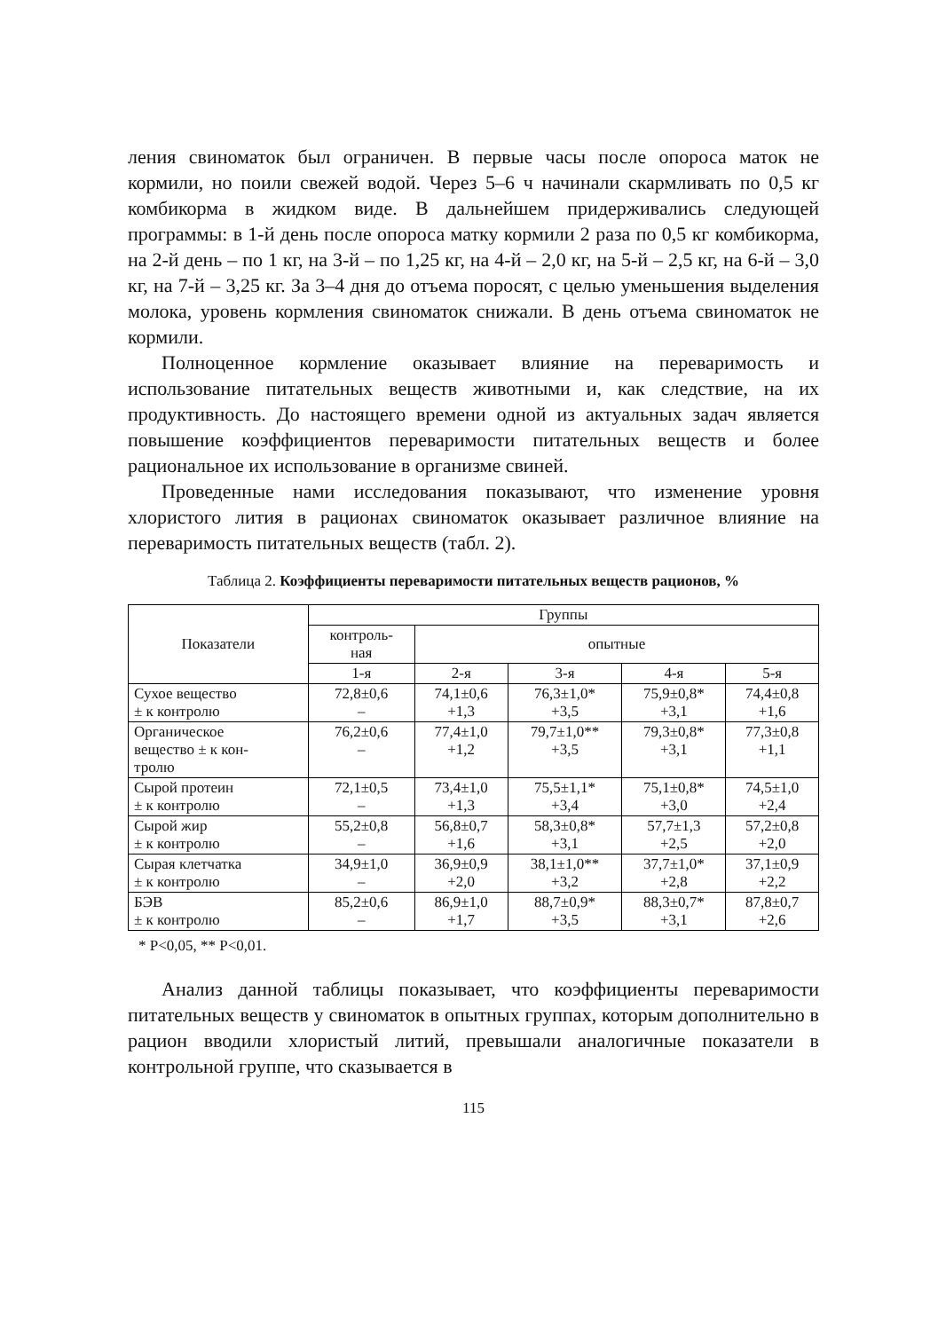ления свиноматок был ограничен. В первые часы после опороса маток не кормили, но поили свежей водой. Через 5–6 ч начинали скармливать по 0,5 кг комбикорма в жидком виде. В дальнейшем придерживались следующей программы: в 1-й день после опороса матку кормили 2 раза по 0,5 кг комбикорма, на 2-й день – по 1 кг, на 3-й – по 1,25 кг, на 4-й – 2,0 кг, на 5-й – 2,5 кг, на 6-й – 3,0 кг, на 7-й – 3,25 кг. За 3–4 дня до отъема поросят, с целью уменьшения выделения молока, уровень кормления свиноматок снижали. В день отъема свиноматок не кормили.
Полноценное кормление оказывает влияние на переваримость и использование питательных веществ животными и, как следствие, на их продуктивность. До настоящего времени одной из актуальных задач является повышение коэффициентов переваримости питательных веществ и более рациональное их использование в организме свиней.
Проведенные нами исследования показывают, что изменение уровня хлористого лития в рационах свиноматок оказывает различное влияние на переваримость питательных веществ (табл. 2).
Таблица 2. Коэффициенты переваримости питательных веществ рационов, %
| Показатели | Группы | | | | |
| --- | --- | --- | --- | --- | --- |
| | контроль- ная | опытные | | | |
| | 1-я | 2-я | 3-я | 4-я | 5-я |
| Сухое вещество ± к контролю | 72,8±0,6 – | 74,1±0,6 +1,3 | 76,3±1,0* +3,5 | 75,9±0,8* +3,1 | 74,4±0,8 +1,6 |
| Органическое вещество ± к кон- тролю | 76,2±0,6 – | 77,4±1,0 +1,2 | 79,7±1,0** +3,5 | 79,3±0,8* +3,1 | 77,3±0,8 +1,1 |
| Сырой протеин ± к контролю | 72,1±0,5 – | 73,4±1,0 +1,3 | 75,5±1,1* +3,4 | 75,1±0,8* +3,0 | 74,5±1,0 +2,4 |
| Сырой жир ± к контролю | 55,2±0,8 – | 56,8±0,7 +1,6 | 58,3±0,8* +3,1 | 57,7±1,3 +2,5 | 57,2±0,8 +2,0 |
| Сырая клетчатка ± к контролю | 34,9±1,0 – | 36,9±0,9 +2,0 | 38,1±1,0** +3,2 | 37,7±1,0* +2,8 | 37,1±0,9 +2,2 |
| БЭВ ± к контролю | 85,2±0,6 – | 86,9±1,0 +1,7 | 88,7±0,9* +3,5 | 88,3±0,7* +3,1 | 87,8±0,7 +2,6 |
* Р<0,05, ** Р<0,01.
Анализ данной таблицы показывает, что коэффициенты переваримости питательных веществ у свиноматок в опытных группах, которым дополнительно в рацион вводили хлористый литий, превышали аналогичные показатели в контрольной группе, что сказывается в
115